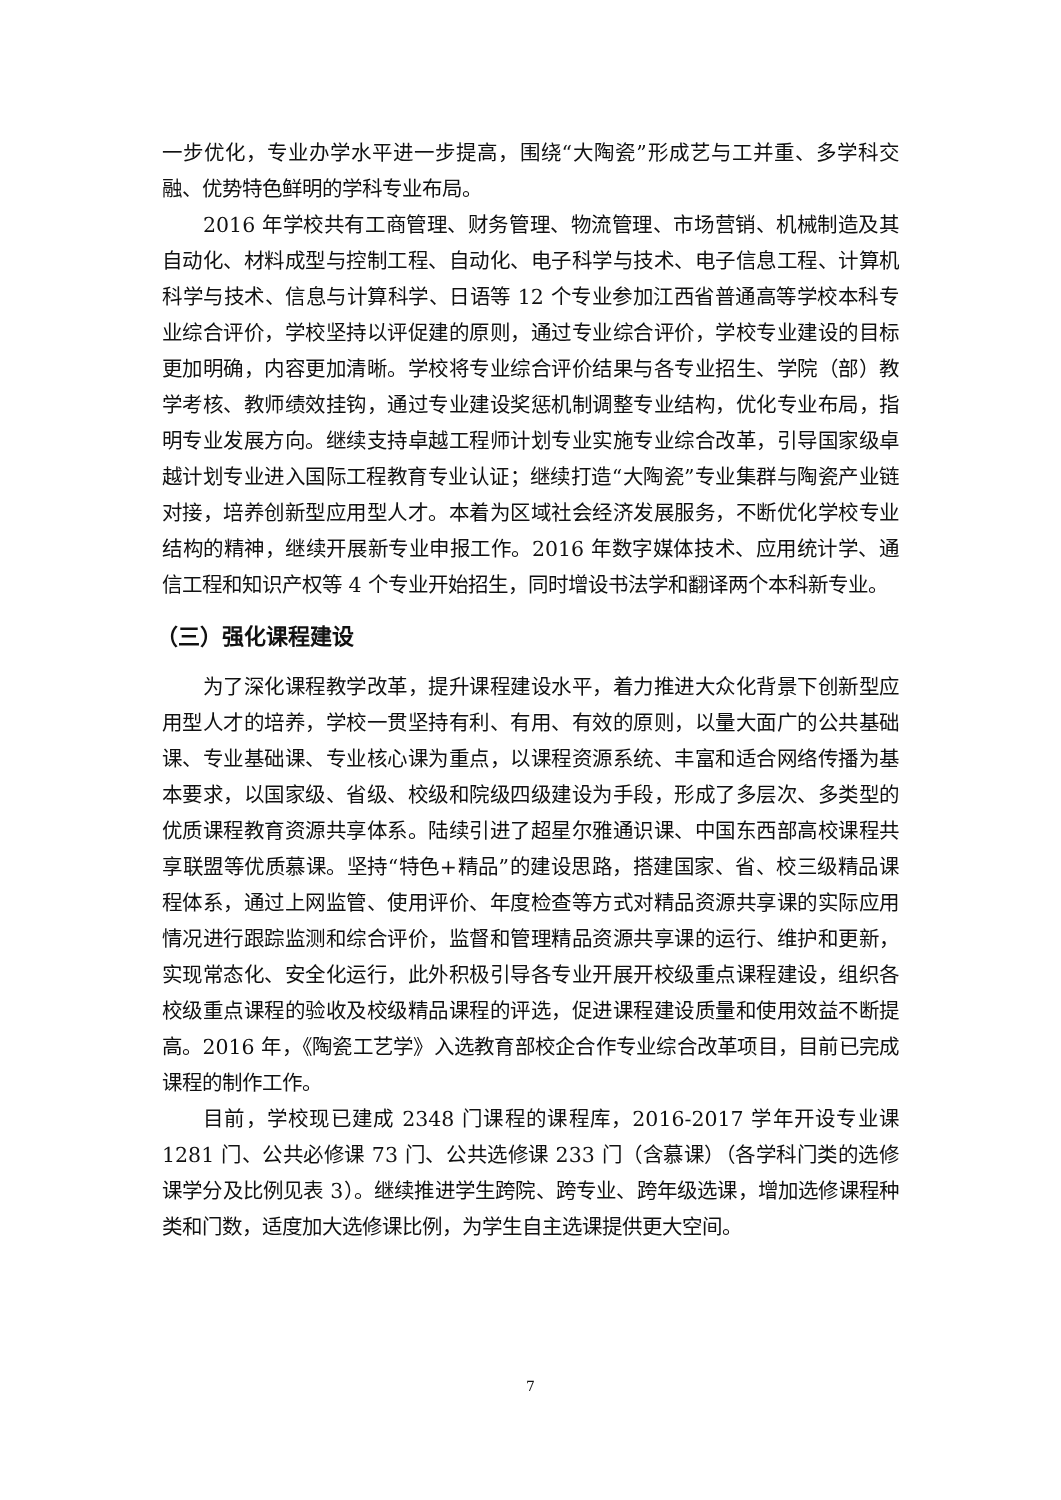一步优化，专业办学水平进一步提高，围绕“大陶瓷”形成艺与工并重、多学科交融、优势特色鲜明的学科专业布局。
2016 年学校共有工商管理、财务管理、物流管理、市场营销、机械制造及其自动化、材料成型与控制工程、自动化、电子科学与技术、电子信息工程、计算机科学与技术、信息与计算科学、日语等 12 个专业参加江西省普通高等学校本科专业综合评价，学校坚持以评促建的原则，通过专业综合评价，学校专业建设的目标更加明确，内容更加清晰。学校将专业综合评价结果与各专业招生、学院（部）教学考核、教师绩效挂钩，通过专业建设奖惩机制调整专业结构，优化专业布局，指明专业发展方向。继续支持卓越工程师计划专业实施专业综合改革，引导国家级卓越计划专业进入国际工程教育专业认证；继续打造“大陶瓷”专业集群与陶瓷产业链对接，培养创新型应用型人才。本着为区域社会经济发展服务，不断优化学校专业结构的精神，继续开展新专业申报工作。2016 年数字媒体技术、应用统计学、通信工程和知识产权等 4 个专业开始招生，同时增设书法学和翻译两个本科新专业。
（三）强化课程建设
为了深化课程教学改革，提升课程建设水平，着力推进大众化背景下创新型应用型人才的培养，学校一贯坚持有利、有用、有效的原则，以量大面广的公共基础课、专业基础课、专业核心课为重点，以课程资源系统、丰富和适合网络传播为基本要求，以国家级、省级、校级和院级四级建设为手段，形成了多层次、多类型的优质课程教育资源共享体系。陆续引进了超星尔雅通识课、中国东西部高校课程共享联盟等优质慕课。坚持“特色+精品”的建设思路，搭建国家、省、校三级精品课程体系，通过上网监管、使用评价、年度检查等方式对精品资源共享课的实际应用情况进行跟踪监测和综合评价，监督和管理精品资源共享课的运行、维护和更新，实现常态化、安全化运行，此外积极引导各专业开展开校级重点课程建设，组织各校级重点课程的验收及校级精品课程的评选，促进课程建设质量和使用效益不断提高。2016 年，《陶瓷工艺学》入选教育部校企合作专业综合改革项目，目前已完成课程的制作工作。
目前，学校现已建成 2348 门课程的课程库，2016-2017 学年开设专业课 1281 门、公共必修课 73 门、公共选修课 233 门（含慕课）（各学科门类的选修课学分及比例见表 3）。继续推进学生跨院、跨专业、跨年级选课，增加选修课程种类和门数，适度加大选修课比例，为学生自主选课提供更大空间。
7